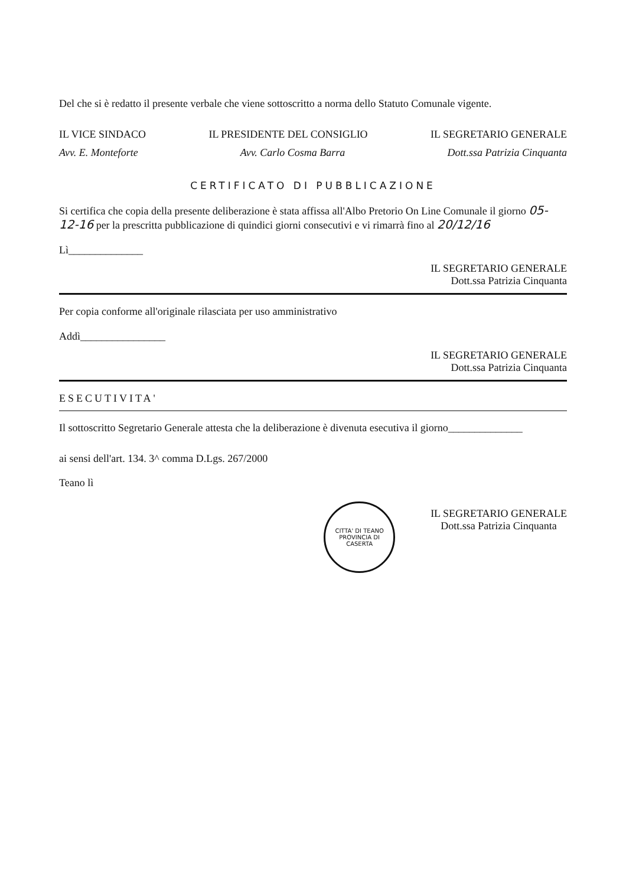Del che si è redatto il presente verbale che viene sottoscritto a norma dello Statuto Comunale vigente.
IL VICE SINDACO IL PRESIDENTE DEL CONSIGLIO IL SEGRETARIO GENERALE
Avv. E. Monteforte Avv. Carlo Cosma Barra Dott.ssa Patrizia Cinquanta
CERTIFICATO DI PUBBLICAZIONE
Si certifica che copia della presente deliberazione è stata affissa all'Albo Pretorio On Line Comunale il giorno 05-12-16 per la prescritta pubblicazione di quindici giorni consecutivi e vi rimarrà fino al 20/12/16
Lì______________
IL SEGRETARIO GENERALE
Dott.ssa Patrizia Cinquanta
Per copia conforme all'originale rilasciata per uso amministrativo
Addì________________
IL SEGRETARIO GENERALE
Dott.ssa Patrizia Cinquanta
ESECUTIVITA'
Il sottoscritto Segretario Generale attesta che la deliberazione è divenuta esecutiva il giorno______________
ai sensi dell'art. 134. 3^ comma D.Lgs. 267/2000
Teano lì
CITTA' DI TEANO
PROVINCIA DI CASERTA
IL SEGRETARIO GENERALE
Dott.ssa Patrizia Cinquanta